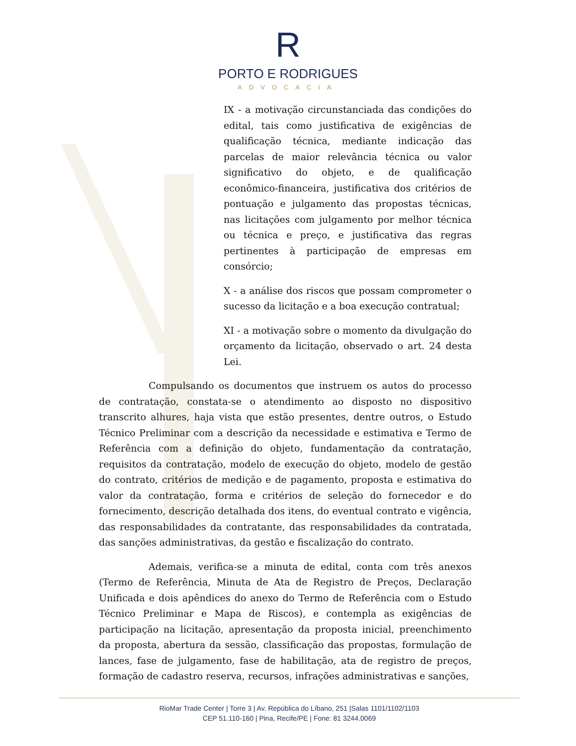R
PORTO E RODRIGUES
ADVOCACIA
IX - a motivação circunstanciada das condições do edital, tais como justificativa de exigências de qualificação técnica, mediante indicação das parcelas de maior relevância técnica ou valor significativo do objeto, e de qualificação econômico-financeira, justificativa dos critérios de pontuação e julgamento das propostas técnicas, nas licitações com julgamento por melhor técnica ou técnica e preço, e justificativa das regras pertinentes à participação de empresas em consórcio;
X - a análise dos riscos que possam comprometer o sucesso da licitação e a boa execução contratual;
XI - a motivação sobre o momento da divulgação do orçamento da licitação, observado o art. 24 desta Lei.
Compulsando os documentos que instruem os autos do processo de contratação, constata-se o atendimento ao disposto no dispositivo transcrito alhures, haja vista que estão presentes, dentre outros, o Estudo Técnico Preliminar com a descrição da necessidade e estimativa e Termo de Referência com a definição do objeto, fundamentação da contratação, requisitos da contratação, modelo de execução do objeto, modelo de gestão do contrato, critérios de medição e de pagamento, proposta e estimativa do valor da contratação, forma e critérios de seleção do fornecedor e do fornecimento, descrição detalhada dos itens, do eventual contrato e vigência, das responsabilidades da contratante, das responsabilidades da contratada, das sanções administrativas, da gestão e fiscalização do contrato.
Ademais, verifica-se a minuta de edital, conta com três anexos (Termo de Referência, Minuta de Ata de Registro de Preços, Declaração Unificada e dois apêndices do anexo do Termo de Referência com o Estudo Técnico Preliminar e Mapa de Riscos), e contempla as exigências de participação na licitação, apresentação da proposta inicial, preenchimento da proposta, abertura da sessão, classificação das propostas, formulação de lances, fase de julgamento, fase de habilitação, ata de registro de preços, formação de cadastro reserva, recursos, infrações administrativas e sanções,
RioMar Trade Center | Torre 3 | Av. República do Líbano, 251 |Salas 1101/1102/1103
CEP 51.110-160 | Pina, Recife/PE | Fone: 81 3244.0069